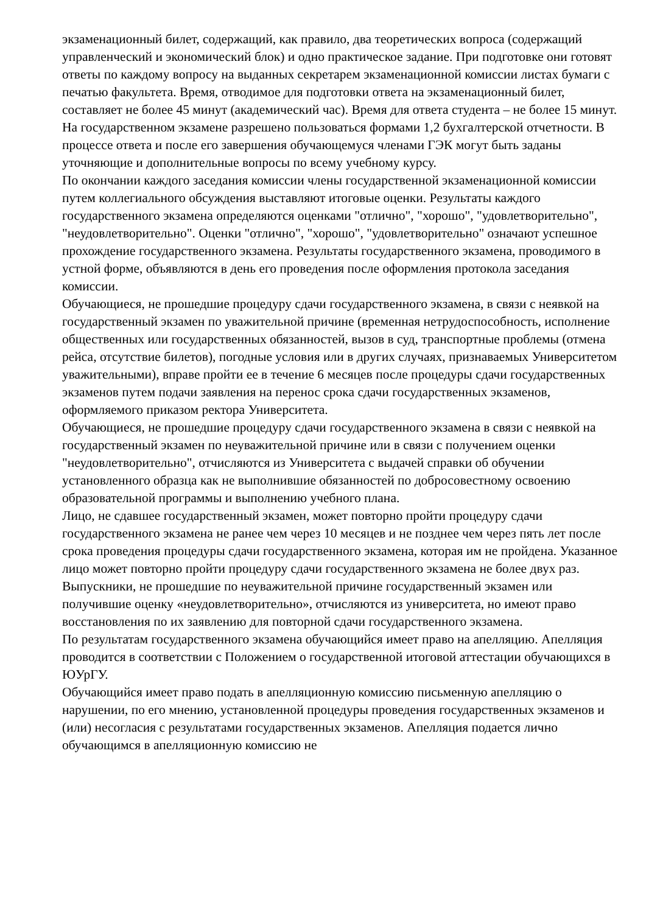экзаменационный билет, содержащий, как правило, два теоретических вопроса (содержащий управленческий и экономический блок) и одно практическое задание. При подготовке они готовят ответы по каждому вопросу на выданных секретарем экзаменационной комиссии листах бумаги с печатью факультета. Время, отводимое для подготовки ответа на экзаменационный билет, составляет не более 45 минут (академический час). Время для ответа студента – не более 15 минут. На государственном экзамене разрешено пользоваться формами 1,2 бухгалтерской отчетности. В процессе ответа и после его завершения обучающемуся членами ГЭК могут быть заданы уточняющие и дополнительные вопросы по всему учебному курсу.
По окончании каждого заседания комиссии члены государственной экзаменационной комиссии путем коллегиального обсуждения выставляют итоговые оценки. Результаты каждого государственного экзамена определяются оценками "отлично", "хорошо", "удовлетворительно", "неудовлетворительно". Оценки "отлично", "хорошо", "удовлетворительно" означают успешное прохождение государственного экзамена. Результаты государственного экзамена, проводимого в устной форме, объявляются в день его проведения после оформления протокола заседания комиссии.
Обучающиеся, не прошедшие процедуру сдачи государственного экзамена, в связи с неявкой на государственный экзамен по уважительной причине (временная нетрудоспособность, исполнение общественных или государственных обязанностей, вызов в суд, транспортные проблемы (отмена рейса, отсутствие билетов), погодные условия или в других случаях, признаваемых Университетом уважительными), вправе пройти ее в течение 6 месяцев после процедуры сдачи государственных экзаменов путем подачи заявления на перенос срока сдачи государственных экзаменов, оформляемого приказом ректора Университета.
Обучающиеся, не прошедшие процедуру сдачи государственного экзамена в связи с неявкой на государственный экзамен по неуважительной причине или в связи с получением оценки "неудовлетворительно", отчисляются из Университета с выдачей справки об обучении установленного образца как не выполнившие обязанностей по добросовестному освоению образовательной программы и выполнению учебного плана.
Лицо, не сдавшее государственный экзамен, может повторно пройти процедуру сдачи государственного экзамена не ранее чем через 10 месяцев и не позднее чем через пять лет после срока проведения процедуры сдачи государственного экзамена, которая им не пройдена. Указанное лицо может повторно пройти процедуру сдачи государственного экзамена не более двух раз.
Выпускники, не прошедшие по неуважительной причине государственный экзамен или получившие оценку «неудовлетворительно», отчисляются из университета, но имеют право восстановления по их заявлению для повторной сдачи государственного экзамена.
По результатам государственного экзамена обучающийся имеет право на апелляцию. Апелляция проводится в соответствии с Положением о государственной итоговой аттестации обучающихся в ЮУрГУ.
Обучающийся имеет право подать в апелляционную комиссию письменную апелляцию о нарушении, по его мнению, установленной процедуры проведения государственных экзаменов и (или) несогласия с результатами государственных экзаменов. Апелляция подается лично обучающимся в апелляционную комиссию не